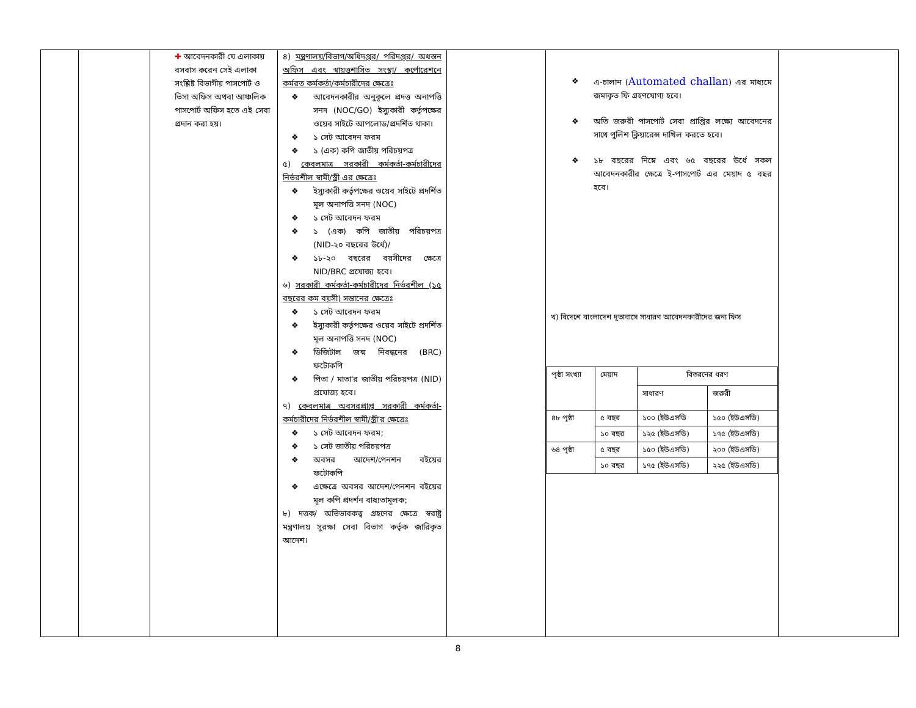| | | ✚ আবেদনকারী যে এলাকায় বসবাস করেন সেই এলাকা সংশ্লিষ্ট বিভাগীয় পাসপোর্ট ও ভিসা অফিস অথবা আঞ্চলিক পাসপোর্ট অফিস হতে এই সেবা প্রদান করা হয়। | ৪) মন্ত্রণালয়/বিভাগ/অধিদপ্তর/ পরিদপ্তর/ অধস্তন অফিস এবং স্বায়ত্তশাসিত সংস্থা/ কর্পোরেশনে কর্মরত কর্মকর্তা/কর্মচারীদের ক্ষেত্রেঃ ❖ আবেদনকারীর অনুকূলে প্রদত্ত অনাপত্তি সনদ (NOC/GO) ইস্যুকারী কর্তৃপক্ষের ওয়েব সাইটে আপলোড/প্রদর্শিত থাকা। ❖ ১ সেট আবেদন ফরম ❖ ১ (এক) কপি জাতীয় পরিচয়পত্র ৫) কেবলমাত্র সরকারী কর্মকর্তা-কর্মচারীদের নির্ভরশীল স্বামী/স্ত্রী এর ক্ষেত্রেঃ ❖ ইস্যুকারী কর্তৃপক্ষের ওয়েব সাইটে প্রদর্শিত মূল অনাপত্তি সনদ (NOC) ❖ ১ সেট আবেদন ফরম ❖ ১ (এক) কপি জাতীয় পরিচয়পত্র (NID-২০ বছরের উর্ধে)/ ❖ ১৮-২০ বছরের বয়সীদের ক্ষেত্রে NID/BRC প্রযোজ্য হবে। ৬) সরকারী কর্মকর্তা-কর্মচারীদের নির্ভরশীল (১৫ বছরের কম বয়সী) সন্তানের ক্ষেত্রেঃ ❖ ১ সেট আবেদন ফরম ❖ ইস্যুকারী কর্তৃপক্ষের ওয়েব সাইটে প্রদর্শিত মূল অনাপত্তি সনদ (NOC) ❖ ডিজিটাল জন্ম নিবন্ধনের (BRC) ফটোকপি ❖ পিতা / মাতা'র জাতীয় পরিচয়পত্র (NID) প্রযোজ্য হবে। ৭) কেবলমাত্র অবসরপ্রাপ্ত সরকারী কর্মকর্তা-কর্মচারীদের নির্ভরশীল স্বামী/স্ত্রী'র ক্ষেত্রেঃ ❖ ১ সেট আবেদন ফরম; ❖ ১ সেট জাতীয় পরিচয়পত্র ❖ অবসর আদেশ/পেনশন বইয়ের ফটোকপি ❖ এক্ষেত্রে অবসর আদেশ/পেনশন বইয়ের মূল কপি প্রদর্শন বাধ্যতামূলক; ৮) দত্তক/ অভিভাবকত্ব গ্রহণের ক্ষেত্রে স্বরাষ্ট্র মন্ত্রণালয় সুরক্ষা সেবা বিভাগ কর্তৃক জারিকৃত আদেশ। | | ❖ এ-চালান ( Automated challan ) এর মাধ্যমে জমাকৃত ফি গ্রহণযোগ্য হবে। ❖ অতি জরুরী পাসপোর্ট সেবা প্রাপ্তির লক্ষ্যে আবেদনের সাথে পুলিশ ক্লিয়ারেন্স দাখিল করতে হবে। ❖ ১৮ বছরের নিম্নে এবং ৬৫ বছরের উর্ধে সকল আবেদনকারীর ক্ষেত্রে ই-পাসপোর্ট এর মেয়াদ ৫ বছর হবে। খ) বিদেশে বাংলাদেশ দূতাবাসে সাধারণ আবেদনকারীদের জন্য ফিস / পৃষ্ঠা সংখ্যা / মেয়াদ / বিতরনের ধরণ / / / --- / --- / --- / --- / / / / সাধারণ / জরুরী / / ৪৮ পৃষ্ঠা / ৫ বছর / ১০০ (ইউএসডি / ১৫০ (ইউএসডি) / / / ১০ বছর / ১২৫ (ইউএসডি) / ১৭৫ (ইউএসডি) / / ৬৪ পৃষ্ঠা / ৫ বছর / ১৫০ (ইউএসডি) / ২০০ (ইউএসডি) / / / ১০ বছর / ১৭৫ (ইউএসডি) / ২২৫ (ইউএসডি) / | |
8